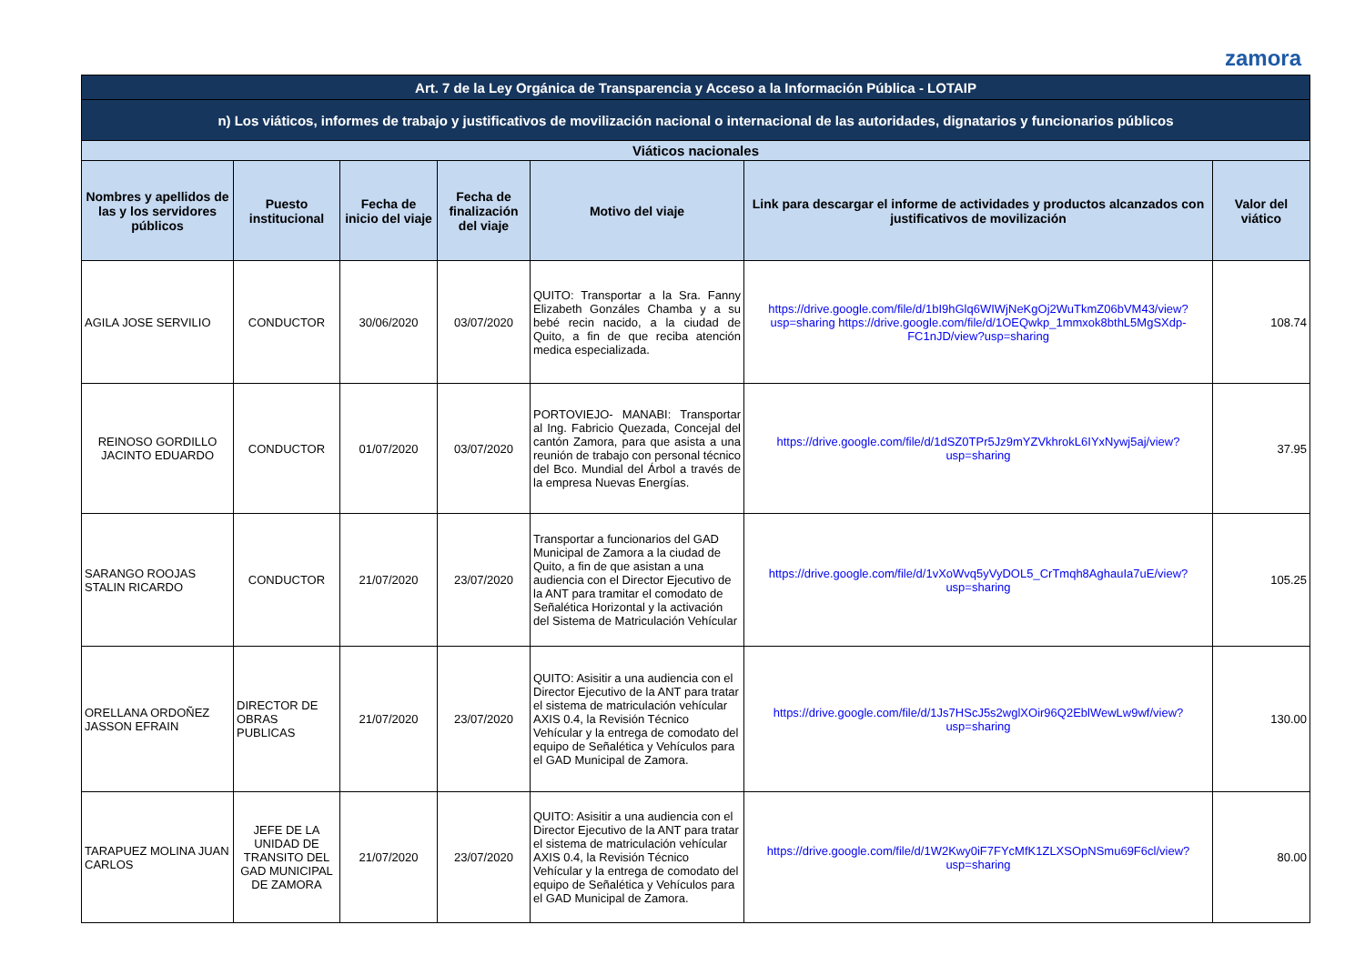zamora
| Art. 7 de la Ley Orgánica de Transparencia y Acceso a la Información Pública - LOTAIP | | | | | | |
| n) Los viáticos, informes de trabajo y justificativos de movilización nacional o internacional de las autoridades, dignatarios y funcionarios públicos | | | | | | |
| Viáticos nacionales | | | | | | |
| Nombres y apellidos de las y los servidores públicos | Puesto institucional | Fecha de inicio del viaje | Fecha de finalización del viaje | Motivo del viaje | Link para descargar el informe de actividades y productos alcanzados con justificativos de movilización | Valor del viático |
| AGILA JOSE SERVILIO | CONDUCTOR | 30/06/2020 | 03/07/2020 | QUITO: Transportar a la Sra. Fanny Elizabeth Gonzáles Chamba y a su bebé recin nacido, a la ciudad de Quito, a fin de que reciba atención medica especializada. | https://drive.google.com/file/d/1bI9hGlq6WIWjNeKgOj2WuTkmZ06bVM43/view?usp=sharing https://drive.google.com/file/d/1OEQwkp_1mmxok8bthL5MgSXdp-FC1nJD/view?usp=sharing | 108.74 |
| REINOSO GORDILLO JACINTO EDUARDO | CONDUCTOR | 01/07/2020 | 03/07/2020 | PORTOVIEJO- MANABI: Transportar al Ing. Fabricio Quezada, Concejal del cantón Zamora, para que asista a una reunión de trabajo con personal técnico del Bco. Mundial del Árbol a través de la empresa Nuevas Energías. | https://drive.google.com/file/d/1dSZ0TPr5Jz9mYZVkhrokL6IYxNywj5aj/view?usp=sharing | 37.95 |
| SARANGO ROOJAS STALIN RICARDO | CONDUCTOR | 21/07/2020 | 23/07/2020 | Transportar a funcionarios del GAD Municipal de Zamora a la ciudad de Quito, a fin de que asistan a una audiencia con el Director Ejecutivo de la ANT para tramitar el comodato de Señalética Horizontal y la activación del Sistema de Matriculación Vehícular | https://drive.google.com/file/d/1vXoWvq5yVyDOL5_CrTmqh8AghauIa7uE/view?usp=sharing | 105.25 |
| ORELLANA ORDOÑEZ JASSON EFRAIN | DIRECTOR DE OBRAS PUBLICAS | 21/07/2020 | 23/07/2020 | QUITO: Asisitir a una audiencia con el Director Ejecutivo de la ANT para tratar el sistema de matriculación vehícular AXIS 0.4, la Revisión Técnico Vehícular y la entrega de comodato del equipo de Señalética y Vehículos para el GAD Municipal de Zamora. | https://drive.google.com/file/d/1Js7HScJ5s2wglXOir96Q2EblWewLw9wf/view?usp=sharing | 130.00 |
| TARAPUEZ MOLINA JUAN CARLOS | JEFE DE LA UNIDAD DE TRANSITO DEL GAD MUNICIPAL DE ZAMORA | 21/07/2020 | 23/07/2020 | QUITO: Asisitir a una audiencia con el Director Ejecutivo de la ANT para tratar el sistema de matriculación vehícular AXIS 0.4, la Revisión Técnico Vehícular y la entrega de comodato del equipo de Señalética y Vehículos para el GAD Municipal de Zamora. | https://drive.google.com/file/d/1W2Kwy0iF7FYcMfK1ZLXSOpNSmu69F6cl/view?usp=sharing | 80.00 |